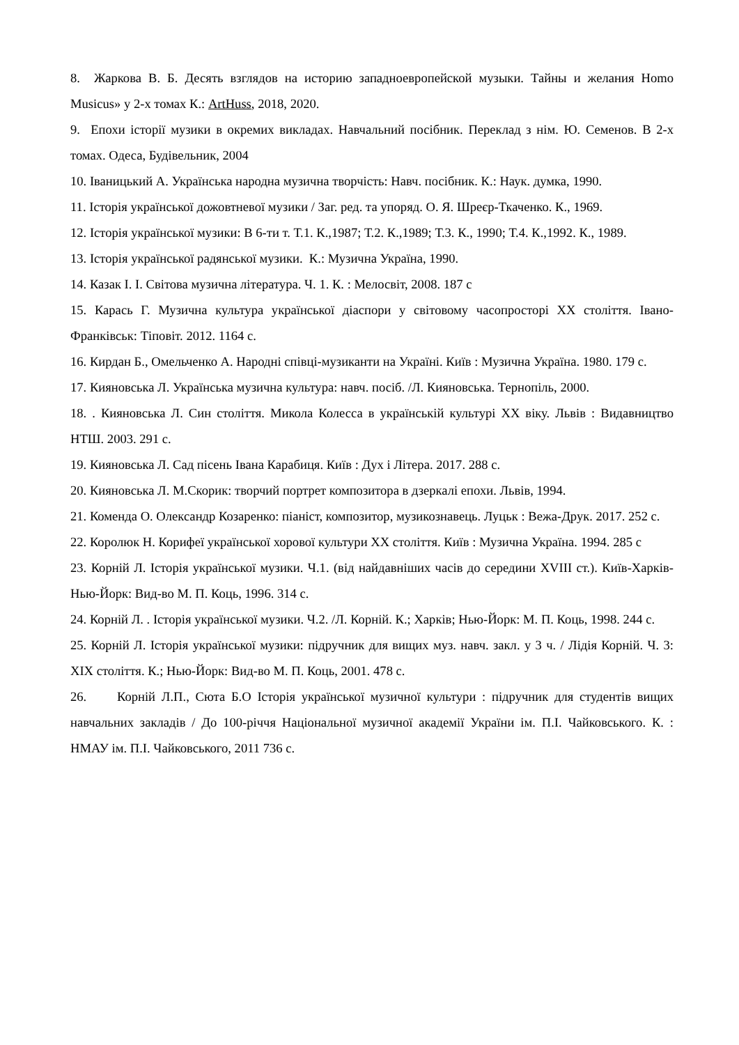8. Жаркова В. Б. Десять взглядов на историю западноевропейской музыки. Тайны и желания Homo Musicus» у 2-х томах К.: ArtHuss, 2018, 2020.
9. Епохи історії музики в окремих викладах. Навчальний посібник. Переклад з нім. Ю. Семенов. В 2-х томах. Одеса, Будівельник, 2004
10. Іваницький А. Українська народна музична творчість: Навч. посібник. К.: Наук. думка, 1990.
11. Історія української дожовтневої музики / Заг. ред. та упоряд. О. Я. Шреєр-Ткаченко. К., 1969.
12. Історія української музики: В 6-ти т. Т.1. К.,1987; Т.2. К.,1989; Т.3. К., 1990; Т.4. К.,1992. К., 1989.
13. Історія української радянської музики. К.: Музична Україна, 1990.
14. Казак І. І. Світова музична література. Ч. 1. К. : Мелосвіт, 2008. 187 с
15. Карась Г. Музична культура української діаспори у світовому часопросторі ХХ століття. Івано-Франківськ: Тіповіт. 2012. 1164 с.
16. Кирдан Б., Омельченко А. Народні співці-музиканти на Україні. Київ : Музична Україна. 1980. 179 с.
17. Кияновська Л. Українська музична культура: навч. посіб. /Л. Кияновська. Тернопіль, 2000.
18. . Кияновська Л. Син століття. Микола Колесса в українській культурі ХХ віку. Львів : Видавництво НТШ. 2003. 291 с.
19. Кияновська Л. Сад пісень Івана Карабиця. Київ : Дух і Літера. 2017. 288 с.
20. Кияновська Л. М.Скорик: творчий портрет композитора в дзеркалі епохи. Львів, 1994.
21. Коменда О. Олександр Козаренко: піаніст, композитор, музикознавець. Луцьк : Вежа-Друк. 2017. 252 с.
22. Королюк Н. Корифеї української хорової культури ХХ століття. Київ : Музична Україна. 1994. 285 с
23. Корній Л. Історія української музики. Ч.1. (від найдавніших часів до середини XVIII ст.). Київ-Харків-Нью-Йорк: Вид-во М. П. Коць, 1996. 314 с.
24. Корній Л. . Історія української музики. Ч.2. /Л. Корній. К.; Харків; Нью-Йорк: М. П. Коць, 1998. 244 с.
25. Корній Л. Історія української музики: підручник для вищих муз. навч. закл. у 3 ч. / Лідія Корній. Ч. 3: XIX століття. К.; Нью-Йорк: Вид-во М. П. Коць, 2001. 478 с.
26. Корній Л.П., Сюта Б.О Історія української музичної культури : підручник для студентів вищих навчальних закладів / До 100-річчя Національної музичної академії України ім. П.І. Чайковського. К. : НМАУ ім. П.І. Чайковського, 2011 736 с.